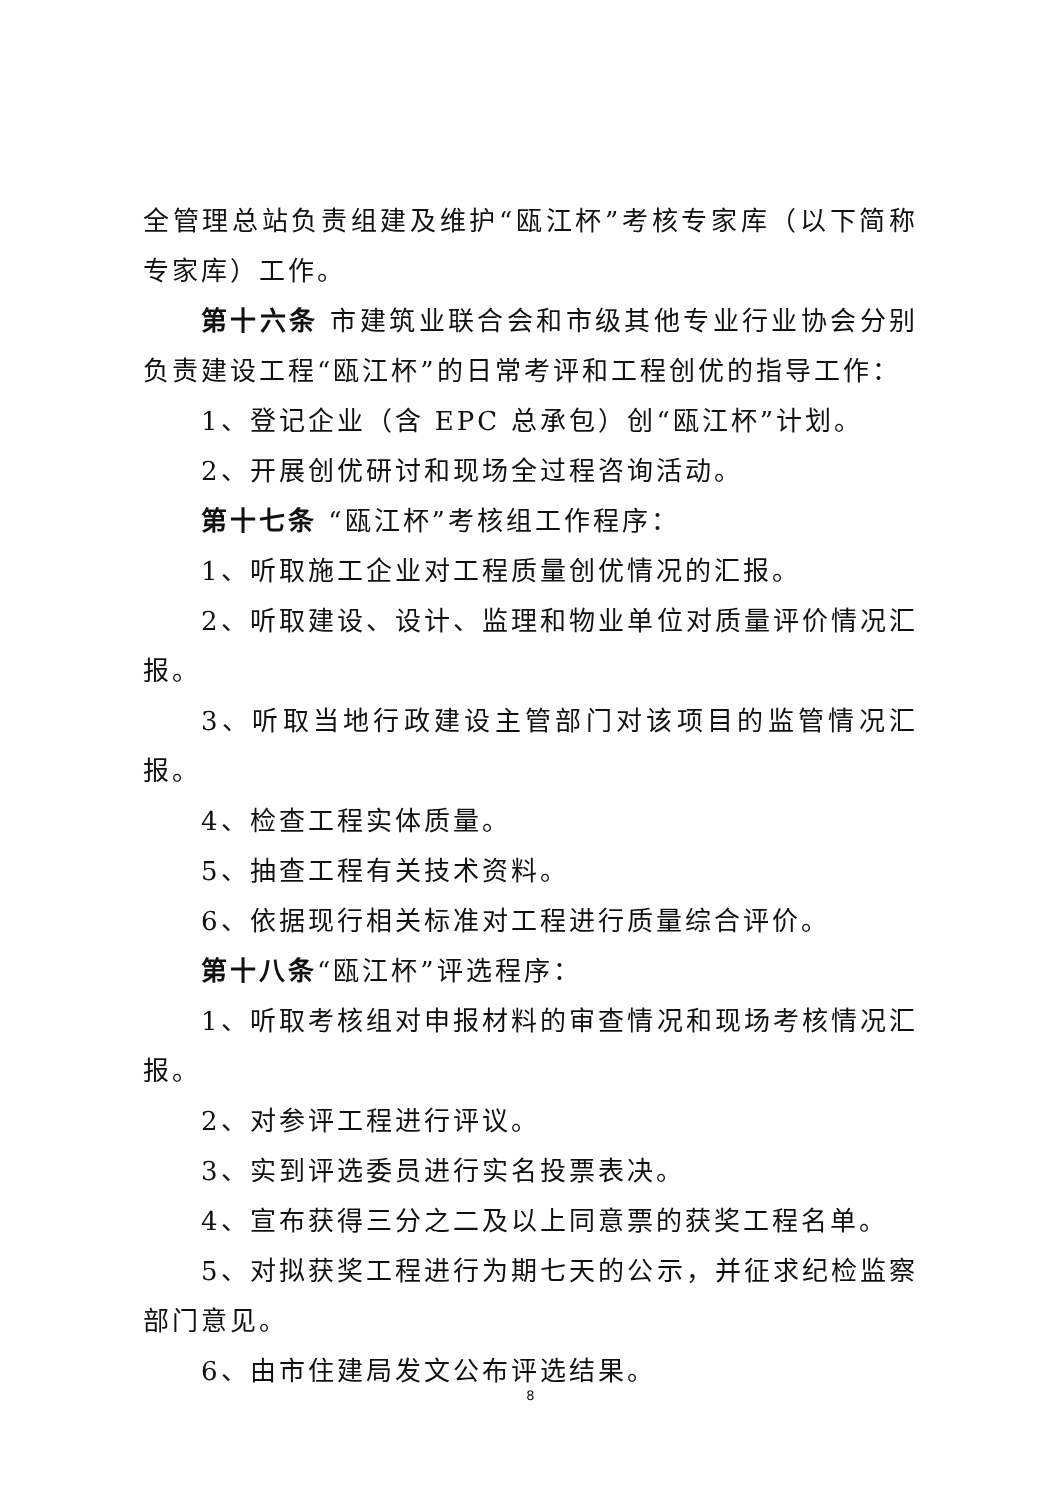全管理总站负责组建及维护“瓯江杯”考核专家库（以下简称专家库）工作。
第十六条 市建筑业联合会和市级其他专业行业协会分别负责建设工程“瓯江杯”的日常考评和工程创优的指导工作：
1、登记企业（含 EPC 总承包）创“瓯江杯”计划。
2、开展创优研讨和现场全过程咨询活动。
第十七条 “瓯江杯”考核组工作程序：
1、听取施工企业对工程质量创优情况的汇报。
2、听取建设、设计、监理和物业单位对质量评价情况汇报。
3、听取当地行政建设主管部门对该项目的监管情况汇报。
4、检查工程实体质量。
5、抽查工程有关技术资料。
6、依据现行相关标准对工程进行质量综合评价。
第十八条“瓯江杯”评选程序：
1、听取考核组对申报材料的审查情况和现场考核情况汇报。
2、对参评工程进行评议。
3、实到评选委员进行实名投票表决。
4、宣布获得三分之二及以上同意票的获奖工程名单。
5、对拟获奖工程进行为期七天的公示，并征求纪检监察部门意见。
6、由市住建局发文公布评选结果。
8